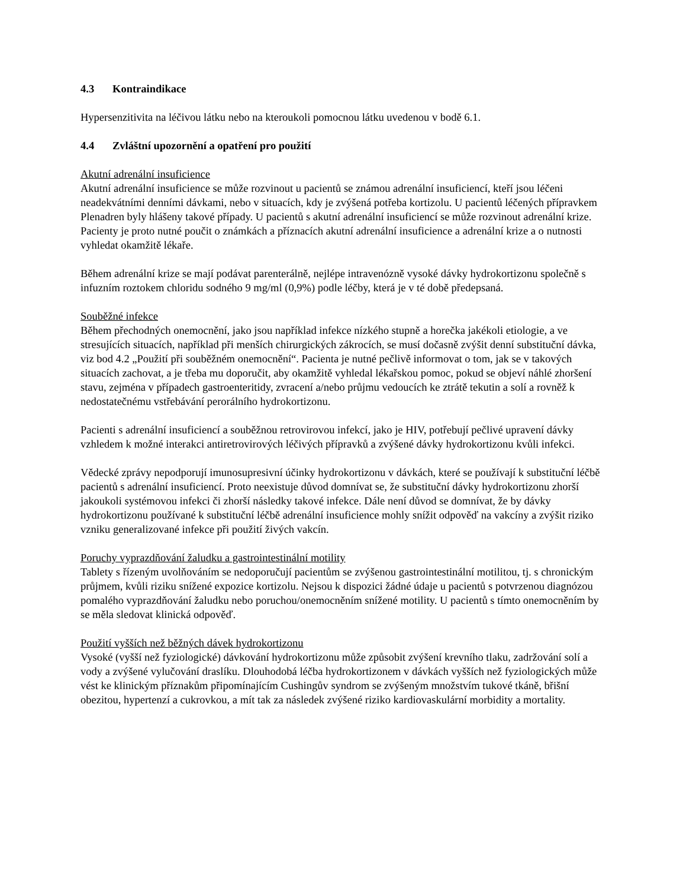4.3 Kontraindikace
Hypersenzitivita na léčivou látku nebo na kteroukoli pomocnou látku uvedenou v bodě 6.1.
4.4 Zvláštní upozornění a opatření pro použití
Akutní adrenální insuficience
Akutní adrenální insuficience se může rozvinout u pacientů se známou adrenální insuficiencí, kteří jsou léčeni neadekvátními denními dávkami, nebo v situacích, kdy je zvýšená potřeba kortizolu. U pacientů léčených přípravkem Plenadren byly hlášeny takové případy. U pacientů s akutní adrenální insuficiencí se může rozvinout adrenální krize. Pacienty je proto nutné poučit o známkách a příznacích akutní adrenální insuficience a adrenální krize a o nutnosti vyhledat okamžitě lékaře.
Během adrenální krize se mají podávat parenterálně, nejlépe intravenózně vysoké dávky hydrokortizonu společně s infuzním roztokem chloridu sodného 9 mg/ml (0,9%) podle léčby, která je v té době předepsaná.
Souběžné infekce
Během přechodných onemocnění, jako jsou například infekce nízkého stupně a horečka jakékoli etiologie, a ve stresujících situacích, například při menších chirurgických zákrocích, se musí dočasně zvýšit denní substituční dávka, viz bod 4.2 „Použití při souběžném onemocnění“. Pacienta je nutné pečlivě informovat o tom, jak se v takových situacích zachovat, a je třeba mu doporučit, aby okamžitě vyhledal lékařskou pomoc, pokud se objeví náhlé zhoršení stavu, zejména v případech gastroenteritidy, zvracení a/nebo průjmu vedoucích ke ztrátě tekutin a solí a rovněž k nedostatečnému vstřebávání perorálního hydrokortizonu.
Pacienti s adrenální insuficiencí a souběžnou retrovirovou infekcí, jako je HIV, potřebují pečlivé upravení dávky vzhledem k možné interakci antiretrovirových léčivých přípravků a zvýšené dávky hydrokortizonu kvůli infekci.
Vědecké zprávy nepodporují imunosupresivní účinky hydrokortizonu v dávkách, které se používají k substituční léčbě pacientů s adrenální insuficiencí. Proto neexistuje důvod domnívat se, že substituční dávky hydrokortizonu zhorší jakoukoli systémovou infekci či zhorší následky takové infekce. Dále není důvod se domnívat, že by dávky hydrokortizonu používané k substituční léčbě adrenální insuficience mohly snížit odpověď na vakcíny a zvýšit riziko vzniku generalizované infekce při použití živých vakcín.
Poruchy vyprazdňování žaludku a gastrointestinální motility
Tablety s řízeným uvolňováním se nedoporučují pacientům se zvýšenou gastrointestinální motilitou, tj. s chronickým průjmem, kvůli riziku snížené expozice kortizolu. Nejsou k dispozici žádné údaje u pacientů s potvrzenou diagnózou pomalého vyprazdňování žaludku nebo poruchou/onemocněním snížené motility. U pacientů s tímto onemocněním by se měla sledovat klinická odpověď.
Použití vyšších než běžných dávek hydrokortizonu
Vysoké (vyšší než fyziologické) dávkování hydrokortizonu může způsobit zvýšení krevního tlaku, zadržování solí a vody a zvýšené vylučování draslíku. Dlouhodobá léčba hydrokortizonem v dávkách vyšších než fyziologických může vést ke klinickým příznakům připomínajícím Cushingův syndrom se zvýšeným množstvím tukové tkáně, břišní obezitou, hypertenzí a cukrovkou, a mít tak za následek zvýšené riziko kardiovaskulární morbidity a mortality.